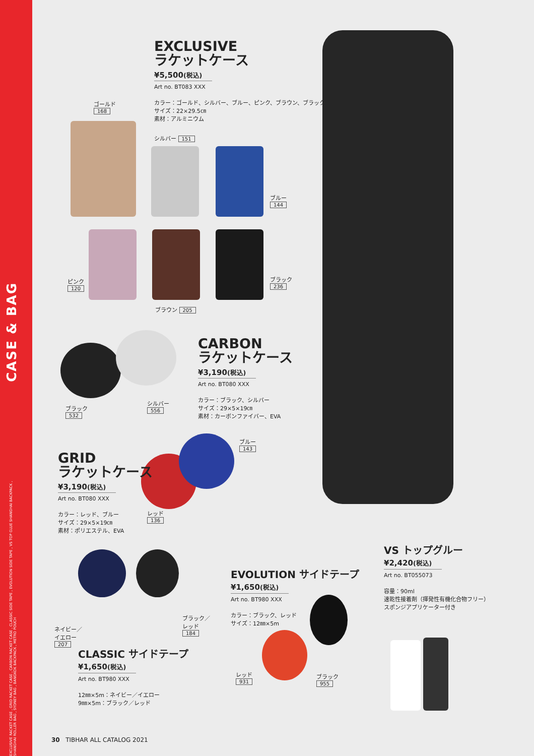CASE & BAG
EXCLUSIVE RACKET CASE , GRID RACKET CASE , CARBON RACKET CASE , CLASSIC SIDE TAPE , EVOLUTION SIDE TAPE , VS TOP GLUE SHANGHAI BACKPACK , SHANGHAI ROLLER BAG , SYDNEY BAG , BANGKOK BACKPACK , METRO POUCH
EXCLUSIVE
ラケットケース
¥5,500(税込)
Art no. BT083 XXX
カラー：ゴールド、シルバー、ブルー、ピンク、ブラウン、ブラック
サイズ：22×29.5㎝
素材：アルミニウム
ゴールド
168
シルバー 151
ブルー
144
ピンク
120
ブラック
236
ブラウン 205
CARBON
ラケットケース
¥3,190(税込)
Art no. BT080 XXX
カラー：ブラック、シルバー
サイズ：29×5×19㎝
素材：カーボンファイバー、EVA
ブラック
532
シルバー
556
GRID
ラケットケース
¥3,190(税込)
Art no. BT080 XXX
カラー：レッド、ブルー
サイズ：29×5×19㎝
素材：ポリエステル、EVA
ブルー
143
レッド
136
ネイビー／
イエロー
207
ブラック／
レッド
184
CLASSIC サイドテープ
¥1,650(税込)
Art no. BT980 XXX
12㎜×5m：ネイビー／イエロー
9㎜×5m：ブラック／レッド
EVOLUTION サイドテープ
¥1,650(税込)
Art no. BT980 XXX
カラー：ブラック、レッド
サイズ：12㎜×5m
レッド
931
ブラック
955
VS トップグルー
¥2,420(税込)
Art no. BT055073
容量：90ml
速乾性接着剤（揮発性有機化合物フリー）
スポンジアプリケーター付き
30 TIBHAR ALL CATALOG 2021